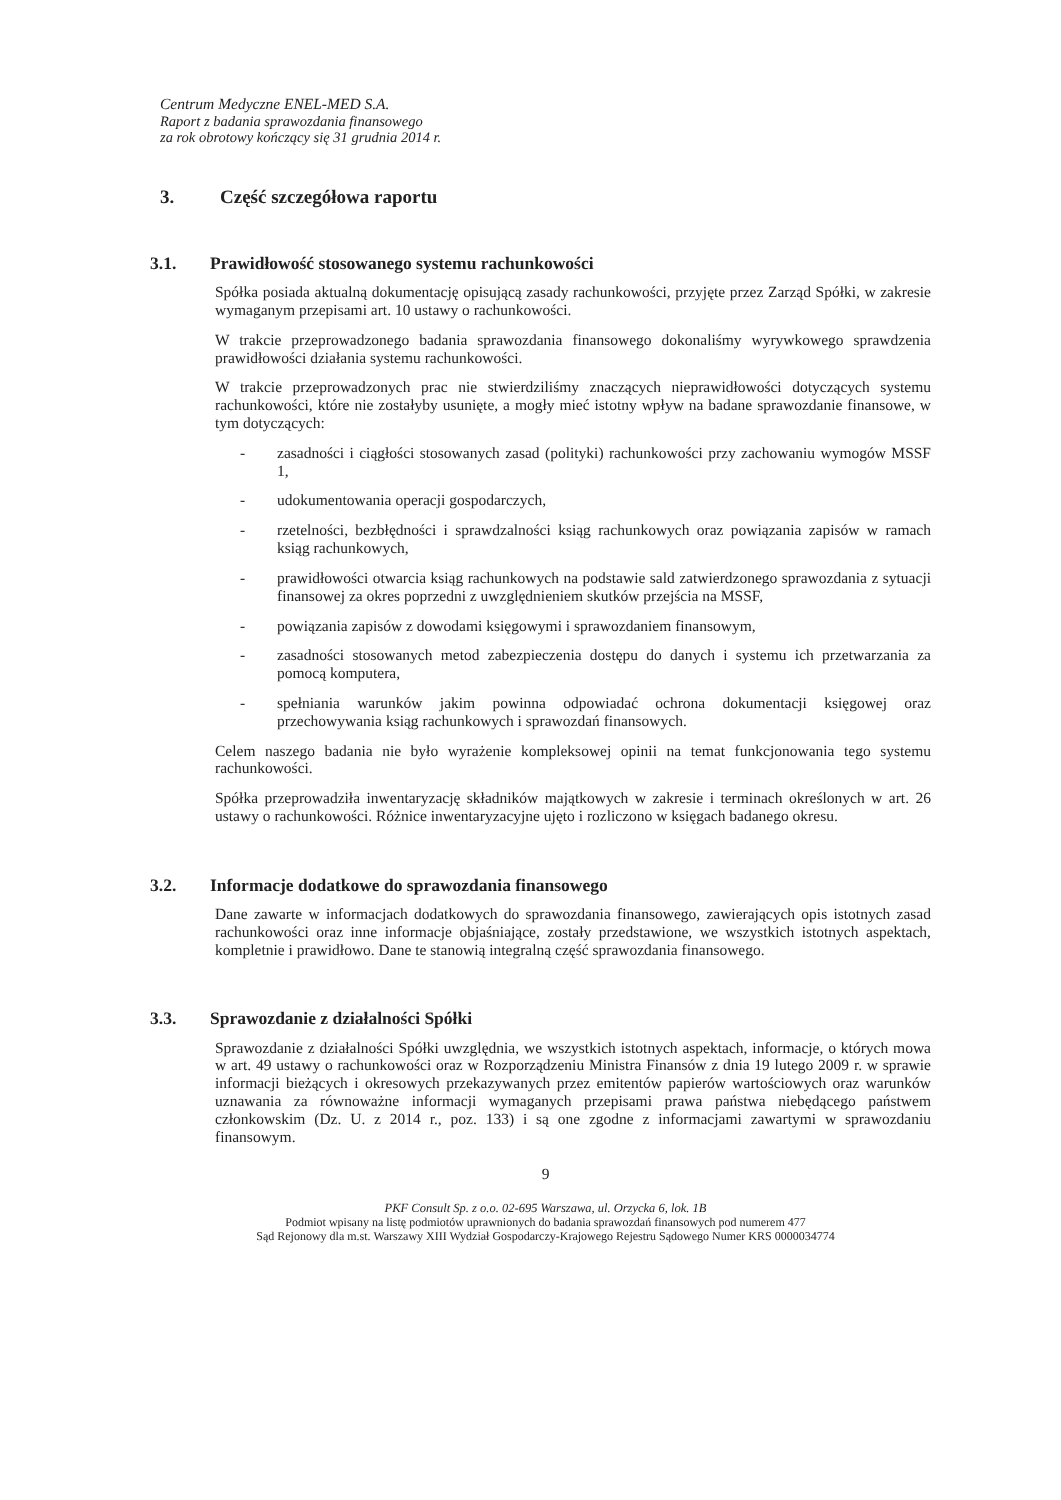Centrum Medyczne ENEL-MED S.A.
Raport z badania sprawozdania finansowego
za rok obrotowy kończący się 31 grudnia 2014 r.
3. Część szczegółowa raportu
3.1. Prawidłowość stosowanego systemu rachunkowości
Spółka posiada aktualną dokumentację opisującą zasady rachunkowości, przyjęte przez Zarząd Spółki, w zakresie wymaganym przepisami art. 10 ustawy o rachunkowości.
W trakcie przeprowadzonego badania sprawozdania finansowego dokonaliśmy wyrywkowego sprawdzenia prawidłowości działania systemu rachunkowości.
W trakcie przeprowadzonych prac nie stwierdziliśmy znaczących nieprawidłowości dotyczących systemu rachunkowości, które nie zostałyby usunięte, a mogły mieć istotny wpływ na badane sprawozdanie finansowe, w tym dotyczących:
- zasadności i ciągłości stosowanych zasad (polityki) rachunkowości przy zachowaniu wymogów MSSF 1,
- udokumentowania operacji gospodarczych,
- rzetelności, bezbłędności i sprawdzalności ksiąg rachunkowych oraz powiązania zapisów w ramach ksiąg rachunkowych,
- prawidłowości otwarcia ksiąg rachunkowych na podstawie sald zatwierdzonego sprawozdania z sytuacji finansowej za okres poprzedni z uwzględnieniem skutków przejścia na MSSF,
- powiązania zapisów z dowodami księgowymi i sprawozdaniem finansowym,
- zasadności stosowanych metod zabezpieczenia dostępu do danych i systemu ich przetwarzania za pomocą komputera,
- spełniania warunków jakim powinna odpowiadać ochrona dokumentacji księgowej oraz przechowywania ksiąg rachunkowych i sprawozdań finansowych.
Celem naszego badania nie było wyrażenie kompleksowej opinii na temat funkcjonowania tego systemu rachunkowości.
Spółka przeprowadziła inwentaryzację składników majątkowych w zakresie i terminach określonych w art. 26 ustawy o rachunkowości. Różnice inwentaryzacyjne ujęto i rozliczono w księgach badanego okresu.
3.2. Informacje dodatkowe do sprawozdania finansowego
Dane zawarte w informacjach dodatkowych do sprawozdania finansowego, zawierających opis istotnych zasad rachunkowości oraz inne informacje objaśniające, zostały przedstawione, we wszystkich istotnych aspektach, kompletnie i prawidłowo. Dane te stanowią integralną część sprawozdania finansowego.
3.3. Sprawozdanie z działalności Spółki
Sprawozdanie z działalności Spółki uwzględnia, we wszystkich istotnych aspektach, informacje, o których mowa w art. 49 ustawy o rachunkowości oraz w Rozporządzeniu Ministra Finansów z dnia 19 lutego 2009 r. w sprawie informacji bieżących i okresowych przekazywanych przez emitentów papierów wartościowych oraz warunków uznawania za równoważne informacji wymaganych przepisami prawa państwa niebędącego państwem członkowskim (Dz. U. z 2014 r., poz. 133) i są one zgodne z informacjami zawartymi w sprawozdaniu finansowym.
9
PKF Consult Sp. z o.o. 02-695 Warszawa, ul. Orzycka 6, lok. 1B
Podmiot wpisany na listę podmiotów uprawnionych do badania sprawozdań finansowych pod numerem 477
Sąd Rejonowy dla m.st. Warszawy XIII Wydział Gospodarczy-Krajowego Rejestru Sądowego Numer KRS 0000034774